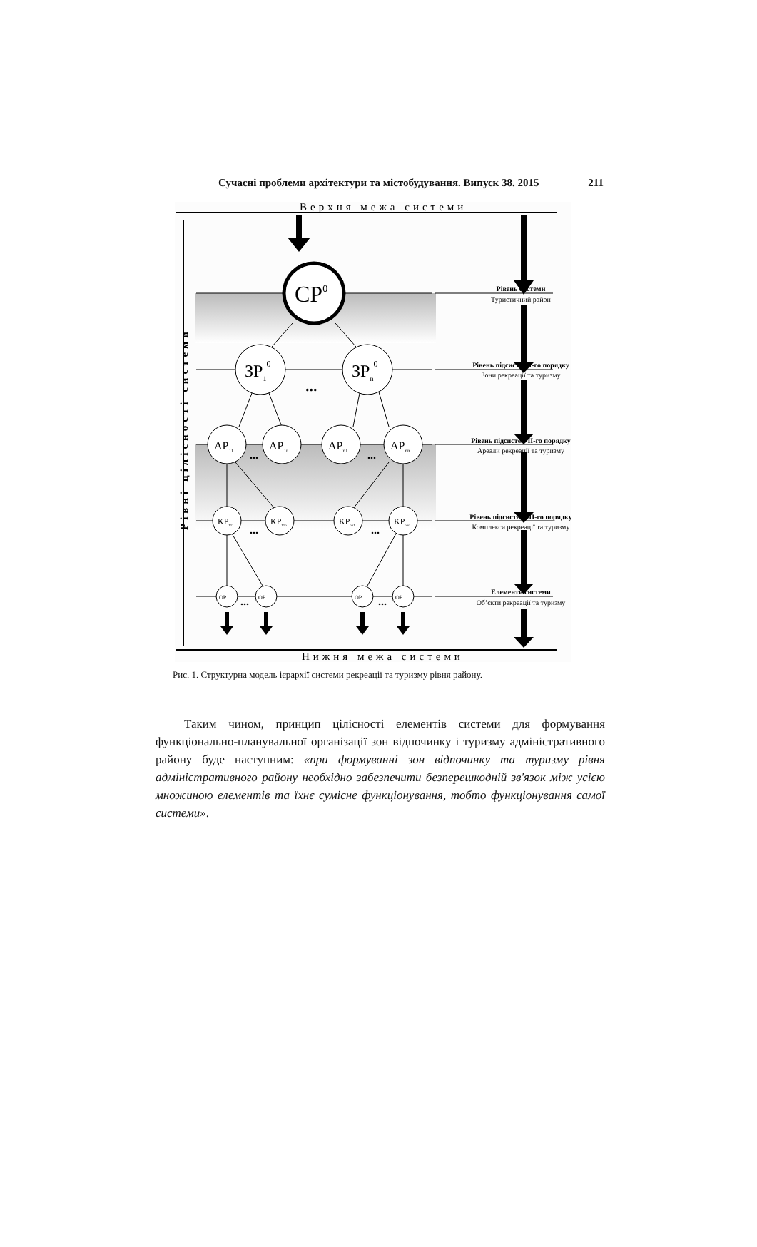Сучасні проблеми архітектури та містобудування. Випуск 38. 2015 211
Верхня межа системи
Нижня межа системи
Рівні цілісності системи
CP0
ЗР10
ЗРn0
...
AP11
AP1n
APn1
APnn
...
...
KP111
KP11n
KPnn1
KPnnn
...
...
OP
OP
OP
OP
...
...
Рівень системи
Туристичний район
Рівень підсистем І-го порядку
Зони рекреації та туризму
Рівень підсистем ІІ-го порядку
Ареали рекреації та туризму
Рівень підсистем ІІІ-го порядку
Комплекси рекреації та туризму
Елементи системи
Об’єкти рекреації та туризму
Рис. 1. Структурна модель ієрархії системи рекреації та туризму рівня району.
Таким чином, принцип цілісності елементів системи для формування функціонально-планувальної організації зон відпочинку і туризму адміністративного району буде наступним: «при формуванні зон відпочинку та туризму рівня адміністративного району необхідно забезпечити безперешкодній зв'язок між усією множиною елементів та їхнє сумісне функціонування, тобто функціонування самої системи».